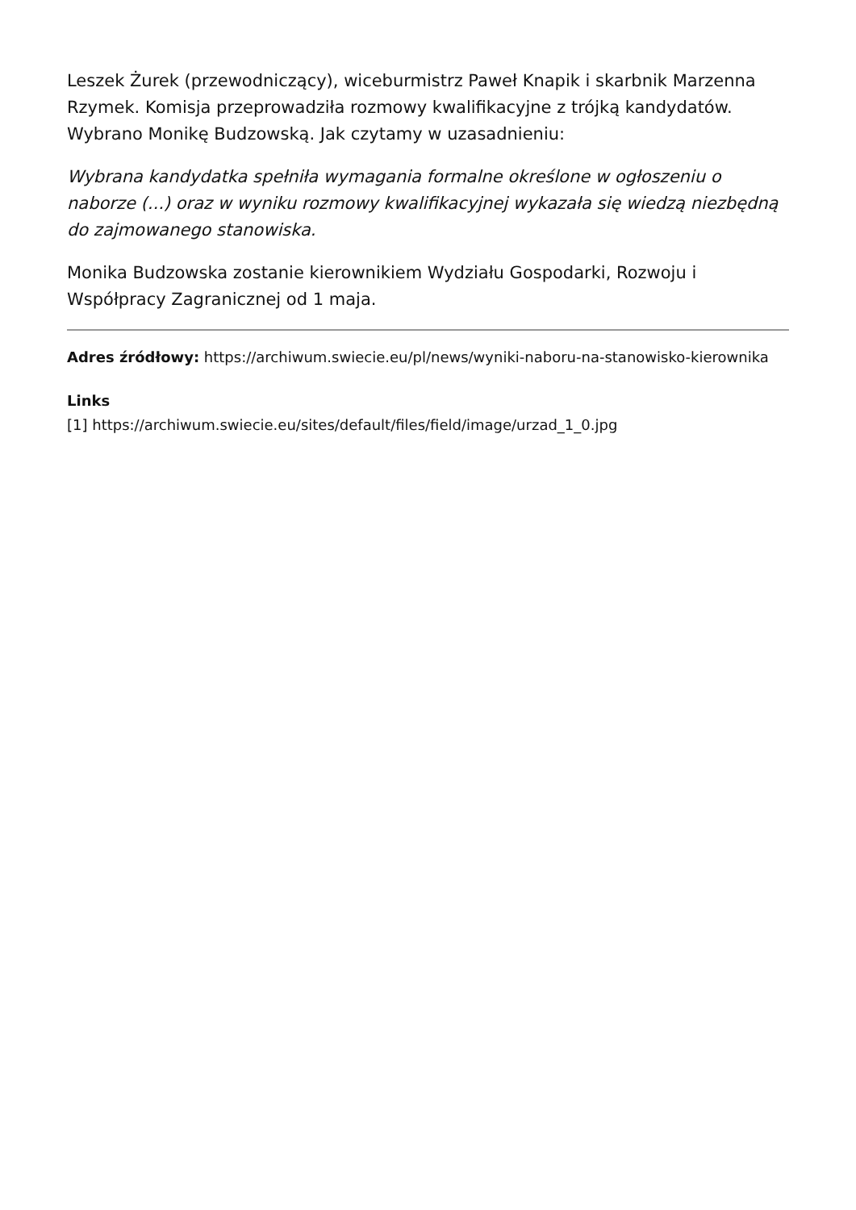Leszek Żurek (przewodniczący), wiceburmistrz Paweł Knapik i skarbnik Marzenna Rzymek. Komisja przeprowadziła rozmowy kwalifikacyjne z trójką kandydatów. Wybrano Monikę Budzowską. Jak czytamy w uzasadnieniu:
Wybrana kandydatka spełniła wymagania formalne określone w ogłoszeniu o naborze (...) oraz w wyniku rozmowy kwalifikacyjnej wykazała się wiedzą niezbędną do zajmowanego stanowiska.
Monika Budzowska zostanie kierownikiem Wydziału Gospodarki, Rozwoju i Współpracy Zagranicznej od 1 maja.
Adres źródłowy: https://archiwum.swiecie.eu/pl/news/wyniki-naboru-na-stanowisko-kierownika
Links
[1] https://archiwum.swiecie.eu/sites/default/files/field/image/urzad_1_0.jpg